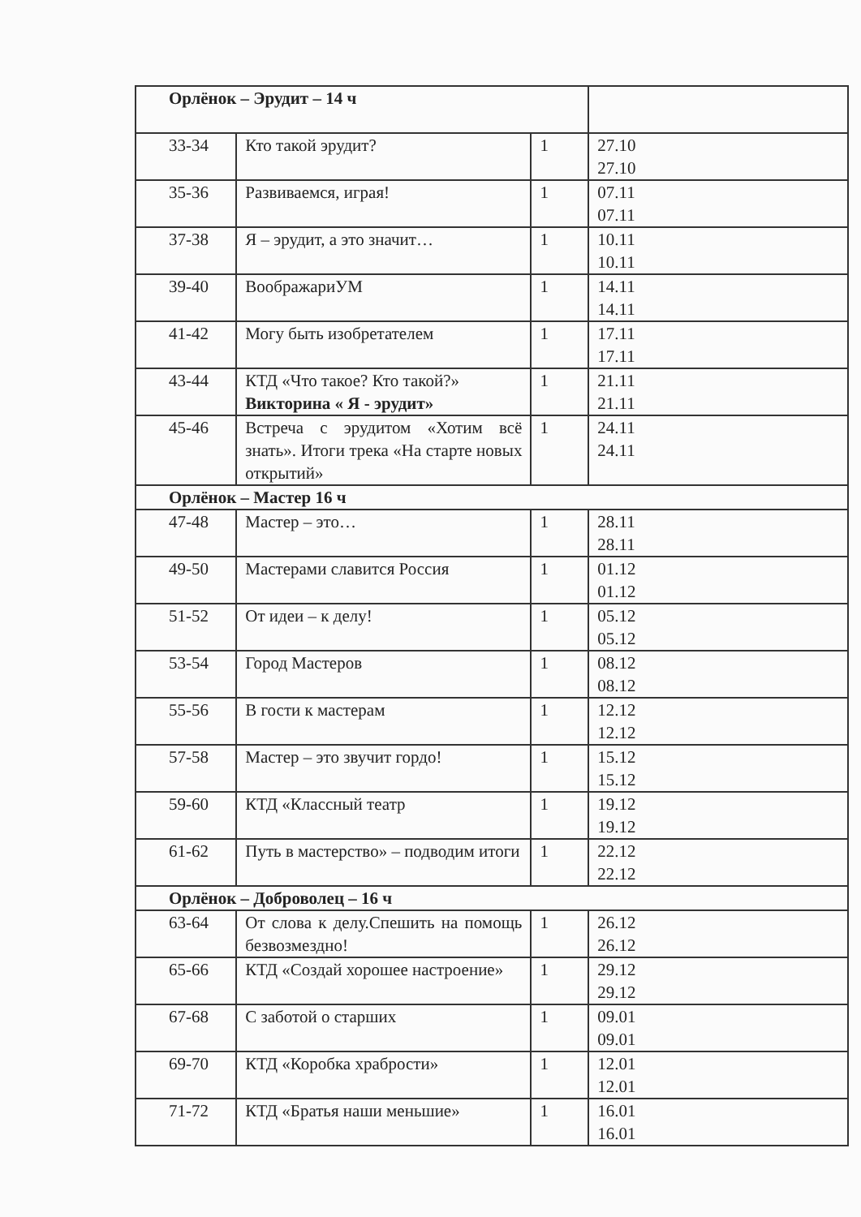| Орлёнок – Эрудит – 14 ч | | | |
| 33-34 | Кто такой эрудит? | 1 | 27.10 27.10 |
| 35-36 | Развиваемся, играя! | 1 | 07.11 07.11 |
| 37-38 | Я – эрудит, а это значит… | 1 | 10.11 10.11 |
| 39-40 | ВоображариУМ | 1 | 14.11 14.11 |
| 41-42 | Могу быть изобретателем | 1 | 17.11 17.11 |
| 43-44 | КТД «Что такое? Кто такой?» Викторина « Я - эрудит» | 1 | 21.11 21.11 |
| 45-46 | Встреча с эрудитом «Хотим всё знать». Итоги трека «На старте новых открытий» | 1 | 24.11 24.11 |
| Орлёнок – Мастер 16 ч | | | |
| 47-48 | Мастер – это… | 1 | 28.11 28.11 |
| 49-50 | Мастерами славится Россия | 1 | 01.12 01.12 |
| 51-52 | От идеи – к делу! | 1 | 05.12 05.12 |
| 53-54 | Город Мастеров | 1 | 08.12 08.12 |
| 55-56 | В гости к мастерам | 1 | 12.12 12.12 |
| 57-58 | Мастер – это звучит гордо! | 1 | 15.12 15.12 |
| 59-60 | КТД «Классный театр | 1 | 19.12 19.12 |
| 61-62 | Путь в мастерство» – подводим итоги | 1 | 22.12 22.12 |
| Орлёнок – Доброволец – 16 ч | | | |
| 63-64 | От слова к делу.Спешить на помощь безвозмездно! | 1 | 26.12 26.12 |
| 65-66 | КТД «Создай хорошее настроение» | 1 | 29.12 29.12 |
| 67-68 | С заботой о старших | 1 | 09.01 09.01 |
| 69-70 | КТД «Коробка храбрости» | 1 | 12.01 12.01 |
| 71-72 | КТД «Братья наши меньшие» | 1 | 16.01 16.01 |